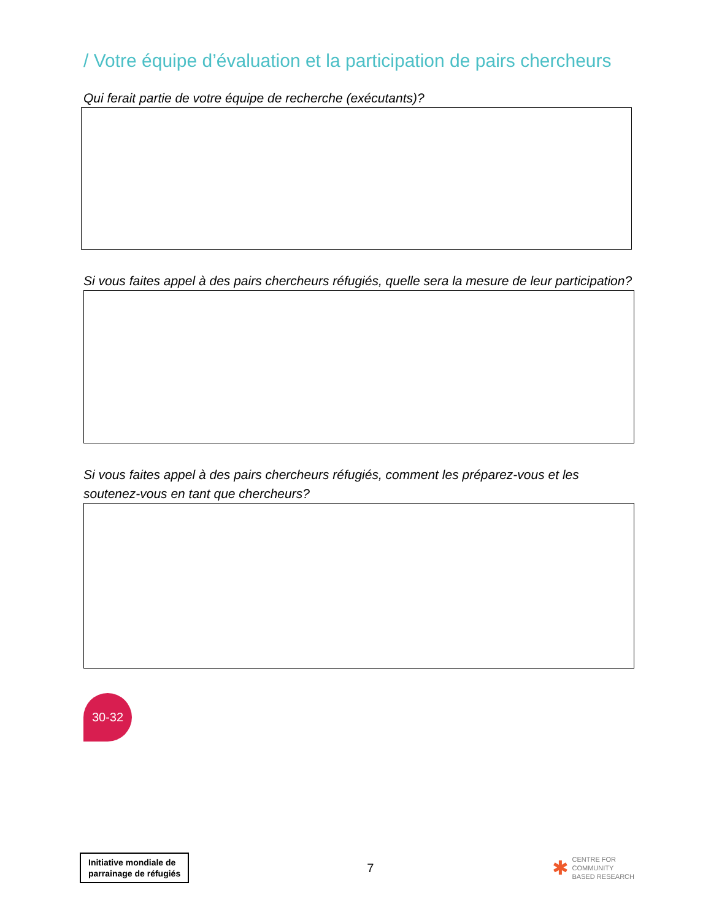/ Votre équipe d’évaluation et la participation de pairs chercheurs
Qui ferait partie de votre équipe de recherche (exécutants)?
Si vous faites appel à des pairs chercheurs réfugiés, quelle sera la mesure de leur participation?
Si vous faites appel à des pairs chercheurs réfugiés, comment les préparez-vous et les soutenez-vous en tant que chercheurs?
30-32
Initiative mondiale de
parrainage de réfugiés
7
✱ CENTRE FOR
COMMUNITY
BASED RESEARCH